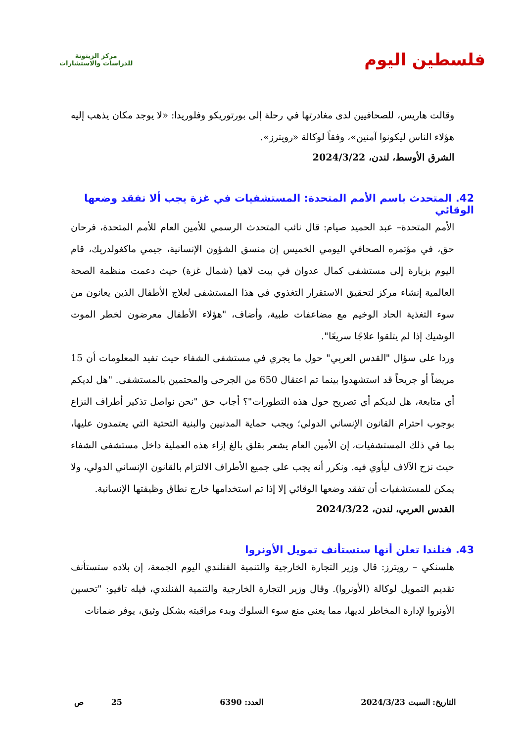فلسطين اليوم
مركز الزيتونة
للدراسات والاستشارات
وقالت هاريس، للصحافيين لدى مغادرتها في رحلة إلى بورتوريكو وفلوريدا: «لا يوجد مكان يذهب إليه هؤلاء الناس ليكونوا آمنين»، وفقاً لوكالة «رويترز».
الشرق الأوسط، لندن، 2024/3/22
42. المتحدث باسم الأمم المتحدة: المستشفيات في غزة يجب ألا تفقد وضعها الوقائي
الأمم المتحدة– عبد الحميد صيام: قال نائب المتحدث الرسمي للأمين العام للأمم المتحدة، فرحان حق، في مؤتمره الصحافي اليومي الخميس إن منسق الشؤون الإنسانية، جيمي ماكغولدريك، قام اليوم بزيارة إلى مستشفى كمال عدوان في بيت لاهيا (شمال غزة) حيث دعمت منظمة الصحة العالمية إنشاء مركز لتحقيق الاستقرار التغذوي في هذا المستشفى لعلاج الأطفال الذين يعانون من سوء التغذية الحاد الوخيم مع مضاعفات طبية، وأضاف، "هؤلاء الأطفال معرضون لخطر الموت الوشيك إذا لم يتلقوا علاجًا سريعًا".
وردا على سؤال "القدس العربي" حول ما يجري في مستشفى الشفاء حيث تفيد المعلومات أن 15 مريضاً أو جريحاً قد استشهدوا بينما تم اعتقال 650 من الجرحى والمحتمين بالمستشفى. "هل لديكم أي متابعة، هل لديكم أي تصريح حول هذه التطورات"؟ أجاب حق "نحن نواصل تذكير أطراف النزاع بوجوب احترام القانون الإنساني الدولي؛ ويجب حماية المدنيين والبنية التحتية التي يعتمدون عليها، بما في ذلك المستشفيات، إن الأمين العام يشعر بقلق بالغ إزاء هذه العملية داخل مستشفى الشفاء حيث نزح الآلاف ليأوي فيه. ونكرر أنه يجب على جميع الأطراف الالتزام بالقانون الإنساني الدولي، ولا يمكن للمستشفيات أن تفقد وضعها الوقائي إلا إذا تم استخدامها خارج نطاق وظيفتها الإنسانية.
القدس العربي، لندن، 2024/3/22
43. فنلندا تعلن أنها ستستأنف تمويل الأونروا
هلسنكي – رويترز: قال وزير التجارة الخارجية والتنمية الفنلندي اليوم الجمعة، إن بلاده ستستأنف تقديم التمويل لوكالة (الأونروا). وقال وزير التجارة الخارجية والتنمية الفنلندي، فيله تافيو: "تحسين الأونروا لإدارة المخاطر لديها، مما يعني منع سوء السلوك وبدء مراقبته بشكل وثيق، يوفر ضمانات
التاريخ: السبت 2024/3/23 العدد: 6390 25 ص